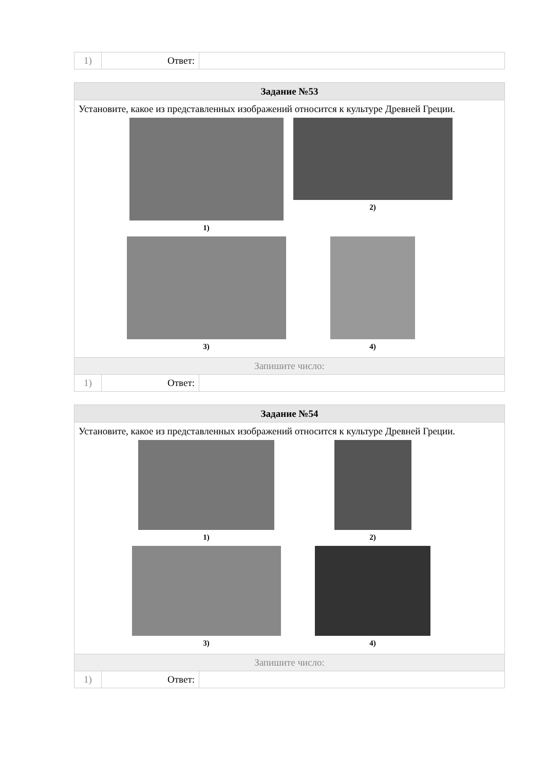| 1) | Ответ: | |
| Задание №53 | | |
| Установите, какое из представленных изображений относится к культуре Древней Греции. 1) 2) 3) 4) | | |
| Запишите число: | | |
| 1) | Ответ: | |
| Задание №54 | | |
| Установите, какое из представленных изображений относится к культуре Древней Греции. 1) 2) 3) 4) | | |
| Запишите число: | | |
| 1) | Ответ: | |